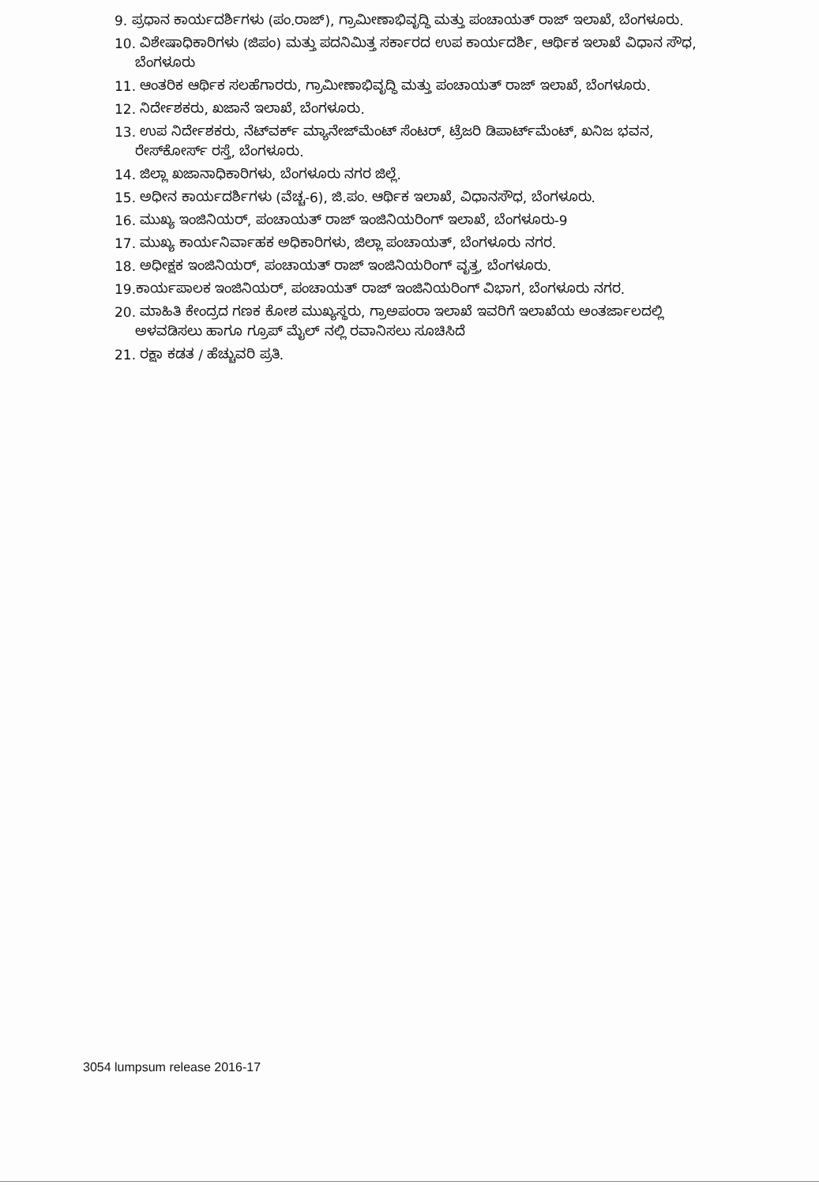9. ಪ್ರಧಾನ ಕಾರ್ಯದರ್ಶಿಗಳು (ಪಂ.ರಾಜ್), ಗ್ರಾಮೀಣಾಭಿವೃದ್ಧಿ ಮತ್ತು ಪಂಚಾಯತ್ ರಾಜ್ ಇಲಾಖೆ, ಬೆಂಗಳೂರು.
10. ವಿಶೇಷಾಧಿಕಾರಿಗಳು (ಜಿಪಂ) ಮತ್ತು ಪದನಿಮಿತ್ತ ಸರ್ಕಾರದ ಉಪ ಕಾರ್ಯದರ್ಶಿ, ಆರ್ಥಿಕ ಇಲಾಖೆ ವಿಧಾನ ಸೌಧ, ಬೆಂಗಳೂರು
11. ಆಂತರಿಕ ಆರ್ಥಿಕ ಸಲಹೆಗಾರರು, ಗ್ರಾಮೀಣಾಭಿವೃದ್ಧಿ ಮತ್ತು ಪಂಚಾಯತ್ ರಾಜ್ ಇಲಾಖೆ, ಬೆಂಗಳೂರು.
12. ನಿರ್ದೇಶಕರು, ಖಜಾನೆ ಇಲಾಖೆ, ಬೆಂಗಳೂರು.
13. ಉಪ ನಿರ್ದೇಶಕರು, ನೆಟ್‌ವರ್ಕ್ ಮ್ಯಾನೇಜ್‌ಮೆಂಟ್ ಸೆಂಟರ್, ಟ್ರೆಜರಿ ಡಿಪಾರ್ಟ್‌ಮೆಂಟ್, ಖನಿಜ ಭವನ, ರೇಸ್‌ಕೋರ್ಸ್ ರಸ್ತೆ, ಬೆಂಗಳೂರು.
14. ಜಿಲ್ಲಾ ಖಜಾನಾಧಿಕಾರಿಗಳು, ಬೆಂಗಳೂರು ನಗರ ಜಿಲ್ಲೆ.
15. ಅಧೀನ ಕಾರ್ಯದರ್ಶಿಗಳು (ವೆಚ್ಚ-6), ಜಿ.ಪಂ. ಆರ್ಥಿಕ ಇಲಾಖೆ, ವಿಧಾನಸೌಧ, ಬೆಂಗಳೂರು.
16. ಮುಖ್ಯ ಇಂಜಿನಿಯರ್, ಪಂಚಾಯತ್ ರಾಜ್ ಇಂಜಿನಿಯರಿಂಗ್ ಇಲಾಖೆ, ಬೆಂಗಳೂರು-9
17. ಮುಖ್ಯ ಕಾರ್ಯನಿರ್ವಾಹಕ ಅಧಿಕಾರಿಗಳು, ಜಿಲ್ಲಾ ಪಂಚಾಯತ್, ಬೆಂಗಳೂರು ನಗರ.
18. ಅಧೀಕ್ಷಕ ಇಂಜಿನಿಯರ್, ಪಂಚಾಯತ್ ರಾಜ್ ಇಂಜಿನಿಯರಿಂಗ್ ವೃತ್ತ, ಬೆಂಗಳೂರು.
19.ಕಾರ್ಯಪಾಲಕ ಇಂಜಿನಿಯರ್, ಪಂಚಾಯತ್ ರಾಜ್ ಇಂಜಿನಿಯರಿಂಗ್ ವಿಭಾಗ, ಬೆಂಗಳೂರು ನಗರ.
20. ಮಾಹಿತಿ ಕೇಂದ್ರದ ಗಣಕ ಕೋಶ ಮುಖ್ಯಸ್ಥರು, ಗ್ರಾಅಪಂರಾ ಇಲಾಖೆ ಇವರಿಗೆ ಇಲಾಖೆಯ ಅಂತರ್ಜಾಲದಲ್ಲಿ ಅಳವಡಿಸಲು ಹಾಗೂ ಗ್ರೂಪ್ ಮೈಲ್ ನಲ್ಲಿ ರವಾನಿಸಲು ಸೂಚಿಸಿದೆ
21. ರಕ್ಷಾ ಕಡತ / ಹೆಚ್ಚುವರಿ ಪ್ರತಿ.
3054 lumpsum release 2016-17